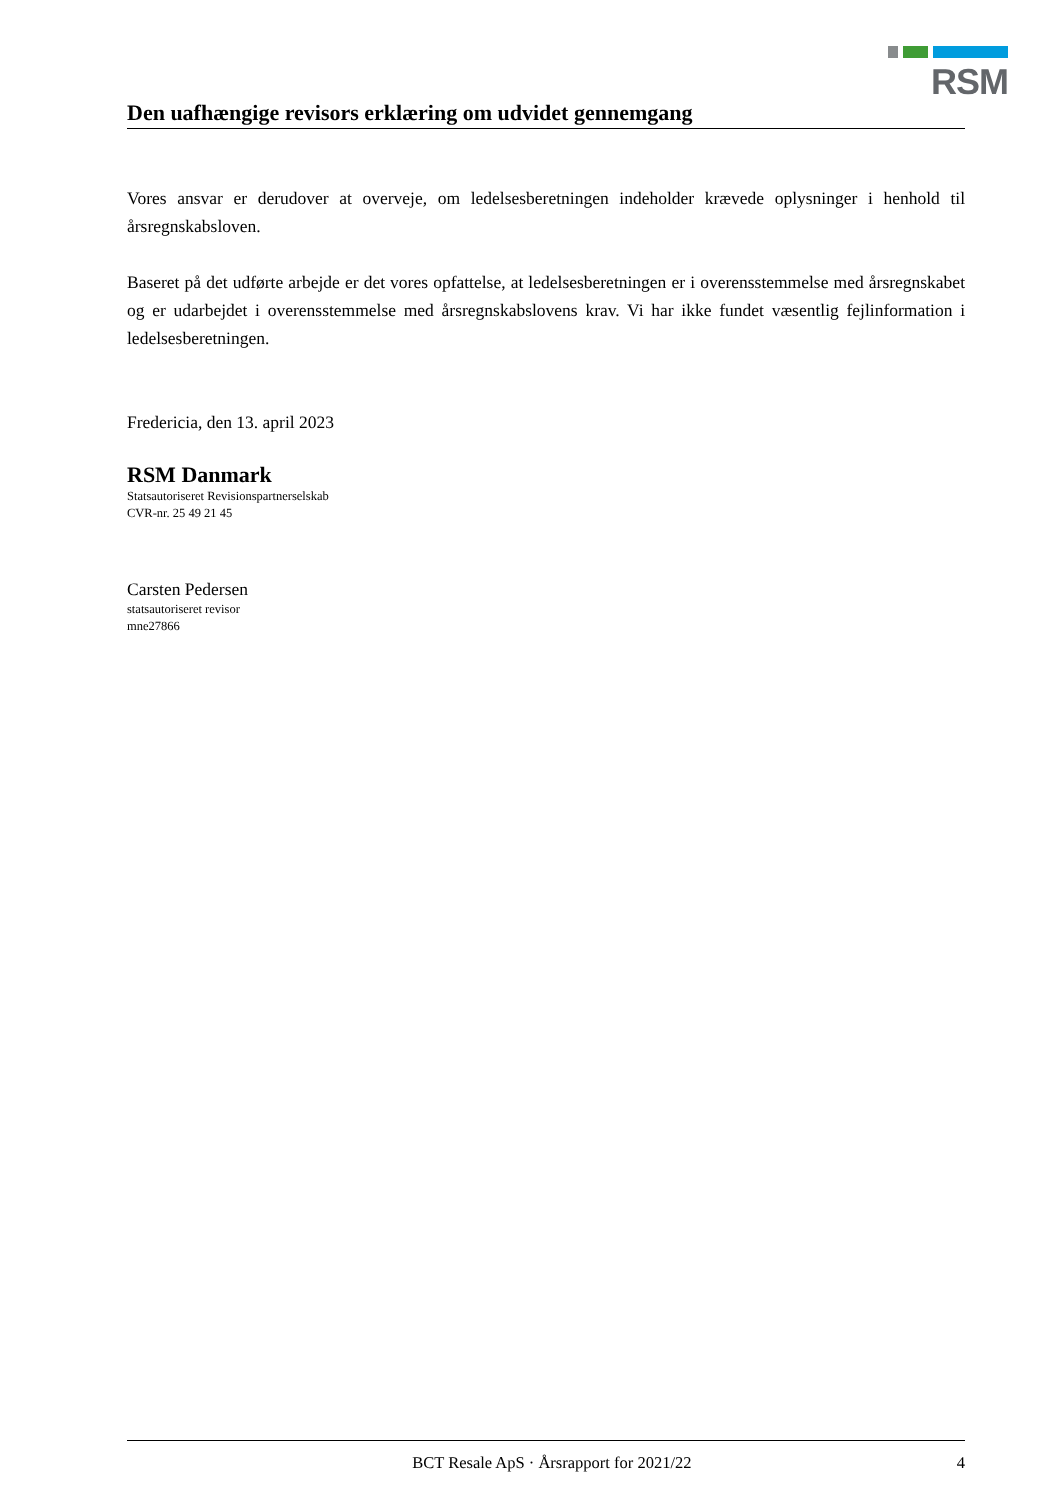RSM
Den uafhængige revisors erklæring om udvidet gennemgang
Vores ansvar er derudover at overveje, om ledelsesberetningen indeholder krævede oplysninger i henhold til årsregnskabsloven.
Baseret på det udførte arbejde er det vores opfattelse, at ledelsesberetningen er i overensstemmelse med årsregnskabet og er udarbejdet i overensstemmelse med årsregnskabslovens krav. Vi har ikke fundet væsentlig fejlinformation i ledelsesberetningen.
Fredericia, den 13. april 2023
RSM Danmark
Statsautoriseret Revisionspartnerselskab
CVR-nr. 25 49 21 45
Carsten Pedersen
statsautoriseret revisor
mne27866
BCT Resale ApS · Årsrapport for 2021/22 4